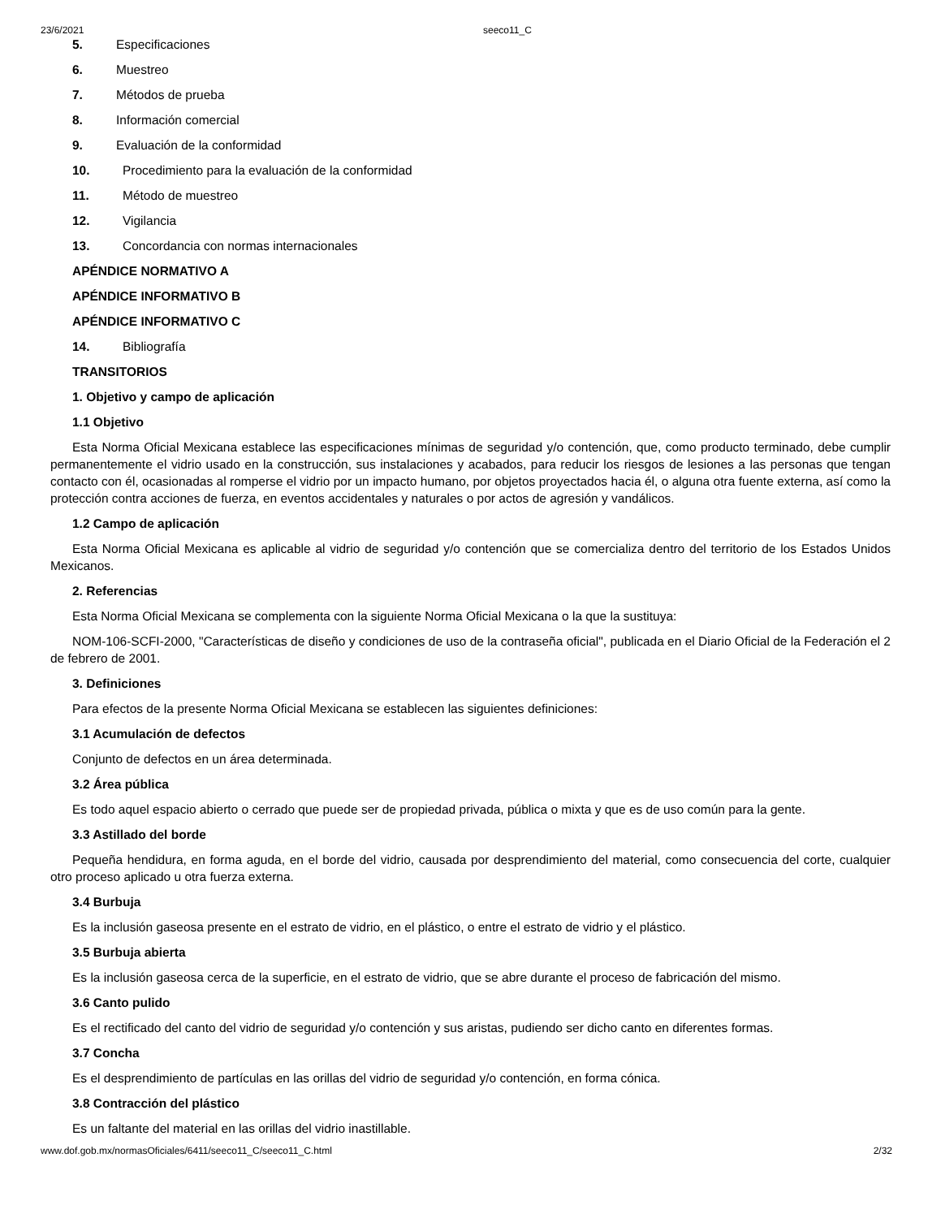23/6/2021 seeco11_C
5. Especificaciones
6. Muestreo
7. Métodos de prueba
8. Información comercial
9. Evaluación de la conformidad
10. Procedimiento para la evaluación de la conformidad
11. Método de muestreo
12. Vigilancia
13. Concordancia con normas internacionales
APÉNDICE NORMATIVO A
APÉNDICE INFORMATIVO B
APÉNDICE INFORMATIVO C
14. Bibliografía
TRANSITORIOS
1. Objetivo y campo de aplicación
1.1 Objetivo
Esta Norma Oficial Mexicana establece las especificaciones mínimas de seguridad y/o contención, que, como producto terminado, debe cumplir permanentemente el vidrio usado en la construcción, sus instalaciones y acabados, para reducir los riesgos de lesiones a las personas que tengan contacto con él, ocasionadas al romperse el vidrio por un impacto humano, por objetos proyectados hacia él, o alguna otra fuente externa, así como la protección contra acciones de fuerza, en eventos accidentales y naturales o por actos de agresión y vandálicos.
1.2 Campo de aplicación
Esta Norma Oficial Mexicana es aplicable al vidrio de seguridad y/o contención que se comercializa dentro del territorio de los Estados Unidos Mexicanos.
2. Referencias
Esta Norma Oficial Mexicana se complementa con la siguiente Norma Oficial Mexicana o la que la sustituya:
NOM-106-SCFI-2000, "Características de diseño y condiciones de uso de la contraseña oficial", publicada en el Diario Oficial de la Federación el 2 de febrero de 2001.
3. Definiciones
Para efectos de la presente Norma Oficial Mexicana se establecen las siguientes definiciones:
3.1 Acumulación de defectos
Conjunto de defectos en un área determinada.
3.2 Área pública
Es todo aquel espacio abierto o cerrado que puede ser de propiedad privada, pública o mixta y que es de uso común para la gente.
3.3 Astillado del borde
Pequeña hendidura, en forma aguda, en el borde del vidrio, causada por desprendimiento del material, como consecuencia del corte, cualquier otro proceso aplicado u otra fuerza externa.
3.4 Burbuja
Es la inclusión gaseosa presente en el estrato de vidrio, en el plástico, o entre el estrato de vidrio y el plástico.
3.5 Burbuja abierta
Es la inclusión gaseosa cerca de la superficie, en el estrato de vidrio, que se abre durante el proceso de fabricación del mismo.
3.6 Canto pulido
Es el rectificado del canto del vidrio de seguridad y/o contención y sus aristas, pudiendo ser dicho canto en diferentes formas.
3.7 Concha
Es el desprendimiento de partículas en las orillas del vidrio de seguridad y/o contención, en forma cónica.
3.8 Contracción del plástico
Es un faltante del material en las orillas del vidrio inastillable.
www.dof.gob.mx/normasOficiales/6411/seeco11_C/seeco11_C.html 2/32